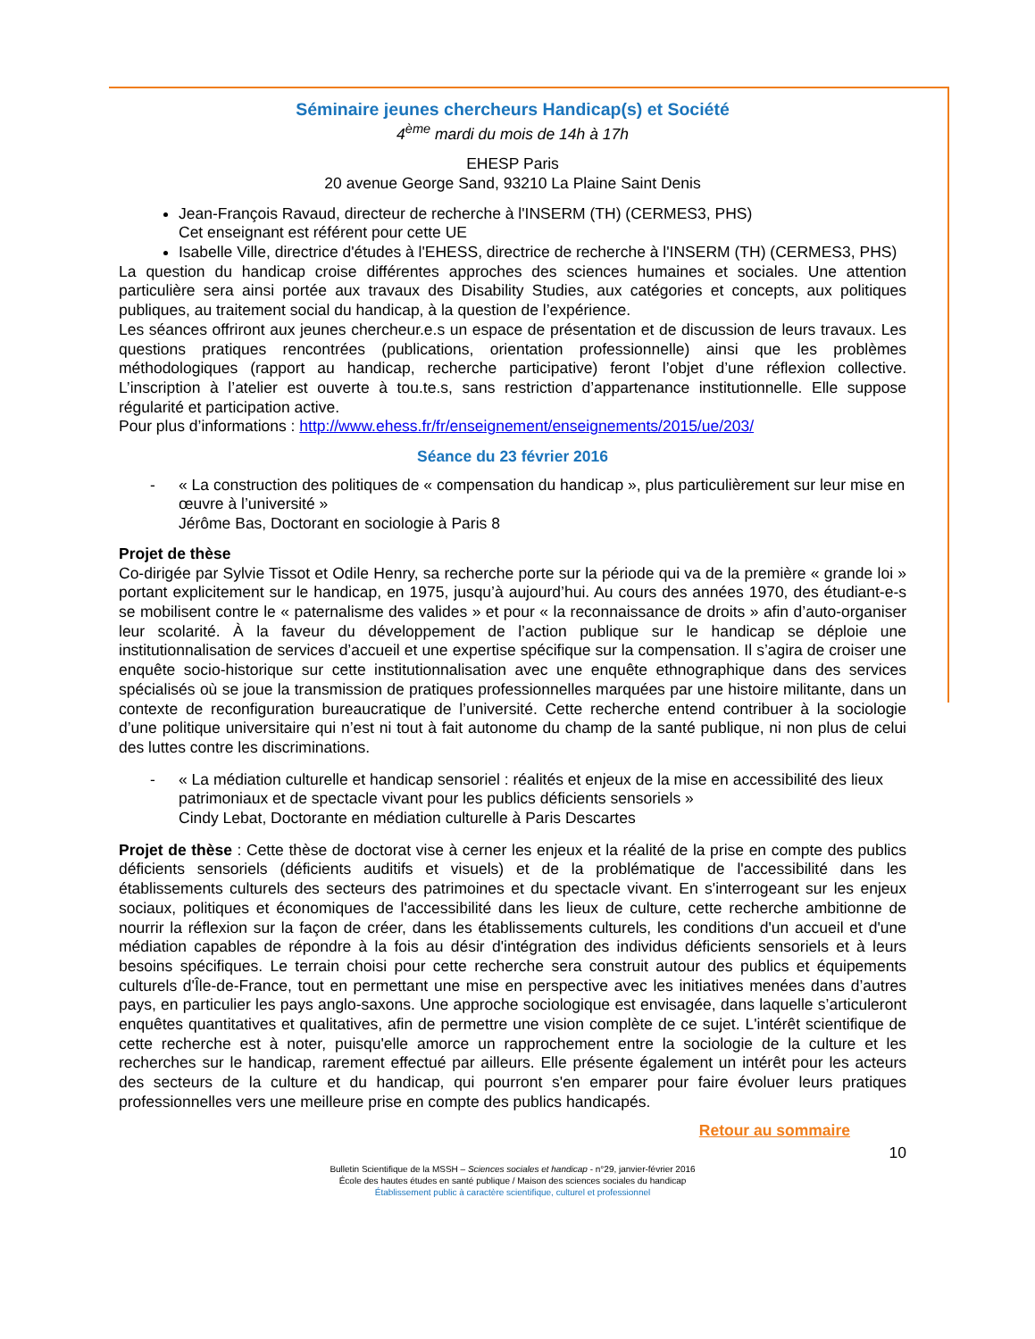Séminaire jeunes chercheurs Handicap(s) et Société
4<sup>ème</sup> mardi du mois de 14h à 17h
EHESP Paris
20 avenue George Sand, 93210 La Plaine Saint Denis
Jean-François Ravaud, directeur de recherche à l'INSERM (TH) (CERMES3, PHS)
Cet enseignant est référent pour cette UE
Isabelle Ville, directrice d'études à l'EHESS, directrice de recherche à l'INSERM (TH) (CERMES3, PHS)
La question du handicap croise différentes approches des sciences humaines et sociales. Une attention particulière sera ainsi portée aux travaux des Disability Studies, aux catégories et concepts, aux politiques publiques, au traitement social du handicap, à la question de l’expérience.
Les séances offriront aux jeunes chercheur.e.s un espace de présentation et de discussion de leurs travaux. Les questions pratiques rencontrées (publications, orientation professionnelle) ainsi que les problèmes méthodologiques (rapport au handicap, recherche participative) feront l’objet d’une réflexion collective. L’inscription à l’atelier est ouverte à tou.te.s, sans restriction d’appartenance institutionnelle. Elle suppose régularité et participation active.
Pour plus d’informations : http://www.ehess.fr/fr/enseignement/enseignements/2015/ue/203/
Séance du 23 février 2016
- « La construction des politiques de « compensation du handicap », plus particulièrement sur leur mise en œuvre à l’université »
Jérôme Bas, Doctorant en sociologie à Paris 8
Projet de thèse
Co-dirigée par Sylvie Tissot et Odile Henry, sa recherche porte sur la période qui va de la première « grande loi » portant explicitement sur le handicap, en 1975, jusqu’à aujourd’hui. Au cours des années 1970, des étudiant-e-s se mobilisent contre le « paternalisme des valides » et pour « la reconnaissance de droits » afin d’auto-organiser leur scolarité. À la faveur du développement de l’action publique sur le handicap se déploie une institutionnalisation de services d’accueil et une expertise spécifique sur la compensation. Il s’agira de croiser une enquête socio-historique sur cette institutionnalisation avec une enquête ethnographique dans des services spécialisés où se joue la transmission de pratiques professionnelles marquées par une histoire militante, dans un contexte de reconfiguration bureaucratique de l’université. Cette recherche entend contribuer à la sociologie d’une politique universitaire qui n’est ni tout à fait autonome du champ de la santé publique, ni non plus de celui des luttes contre les discriminations.
- « La médiation culturelle et handicap sensoriel : réalités et enjeux de la mise en accessibilité des lieux patrimoniaux et de spectacle vivant pour les publics déficients sensoriels »
Cindy Lebat, Doctorante en médiation culturelle à Paris Descartes
Projet de thèse : Cette thèse de doctorat vise à cerner les enjeux et la réalité de la prise en compte des publics déficients sensoriels (déficients auditifs et visuels) et de la problématique de l'accessibilité dans les établissements culturels des secteurs des patrimoines et du spectacle vivant. En s'interrogeant sur les enjeux sociaux, politiques et économiques de l'accessibilité dans les lieux de culture, cette recherche ambitionne de nourrir la réflexion sur la façon de créer, dans les établissements culturels, les conditions d'un accueil et d'une médiation capables de répondre à la fois au désir d'intégration des individus déficients sensoriels et à leurs besoins spécifiques. Le terrain choisi pour cette recherche sera construit autour des publics et équipements culturels d'Île-de-France, tout en permettant une mise en perspective avec les initiatives menées dans d’autres pays, en particulier les pays anglo-saxons. Une approche sociologique est envisagée, dans laquelle s’articuleront enquêtes quantitatives et qualitatives, afin de permettre une vision complète de ce sujet. L'intérêt scientifique de cette recherche est à noter, puisqu'elle amorce un rapprochement entre la sociologie de la culture et les recherches sur le handicap, rarement effectué par ailleurs. Elle présente également un intérêt pour les acteurs des secteurs de la culture et du handicap, qui pourront s'en emparer pour faire évoluer leurs pratiques professionnelles vers une meilleure prise en compte des publics handicapés.
Retour au sommaire
10
Bulletin Scientifique de la MSSH – Sciences sociales et handicap - n°29, janvier-février 2016
École des hautes études en santé publique / Maison des sciences sociales du handicap
Établissement public à caractère scientifique, culturel et professionnel